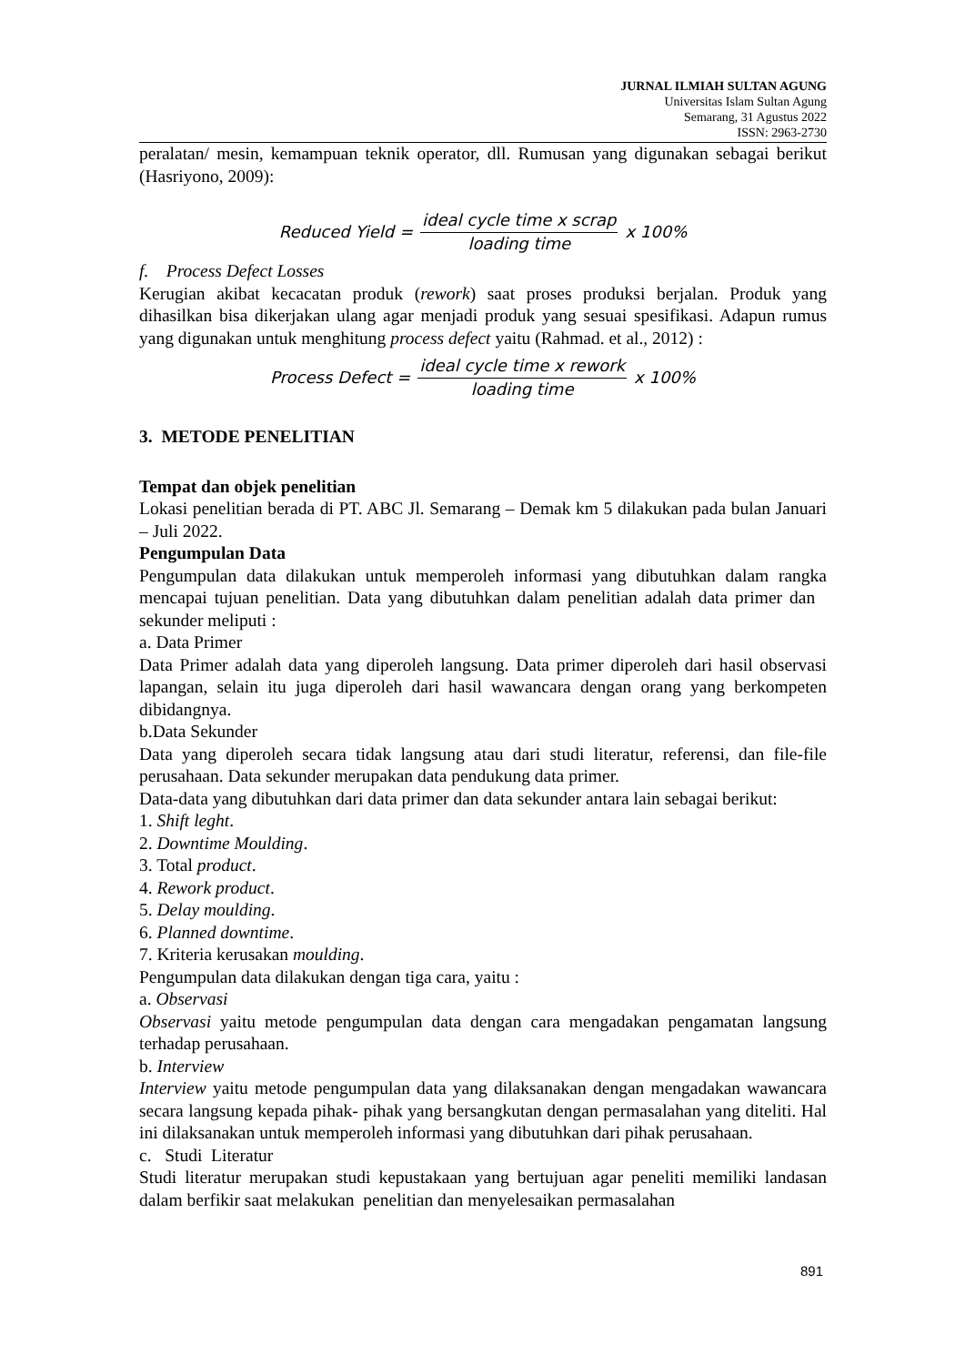JURNAL ILMIAH SULTAN AGUNG
Universitas Islam Sultan Agung
Semarang, 31 Agustus 2022
ISSN: 2963-2730
peralatan/ mesin, kemampuan teknik operator, dll. Rumusan yang digunakan sebagai berikut (Hasriyono, 2009):
Reduced Yield = ideal cycle time x scrap loading time x 100%
f. Process Defect Losses
Kerugian akibat kecacatan produk (rework) saat proses produksi berjalan. Produk yang dihasilkan bisa dikerjakan ulang agar menjadi produk yang sesuai spesifikasi. Adapun rumus yang digunakan untuk menghitung process defect yaitu (Rahmad. et al., 2012) :
Process Defect = ideal cycle time x rework loading time x 100%
3. METODE PENELITIAN
Tempat dan objek penelitian
Lokasi penelitian berada di PT. ABC Jl. Semarang – Demak km 5 dilakukan pada bulan Januari – Juli 2022.
Pengumpulan Data
Pengumpulan data dilakukan untuk memperoleh informasi yang dibutuhkan dalam rangka mencapai tujuan penelitian. Data yang dibutuhkan dalam penelitian adalah data primer dan sekunder meliputi :
a. Data Primer
Data Primer adalah data yang diperoleh langsung. Data primer diperoleh dari hasil observasi lapangan, selain itu juga diperoleh dari hasil wawancara dengan orang yang berkompeten dibidangnya.
b.Data Sekunder
Data yang diperoleh secara tidak langsung atau dari studi literatur, referensi, dan file-file perusahaan. Data sekunder merupakan data pendukung data primer.
Data-data yang dibutuhkan dari data primer dan data sekunder antara lain sebagai berikut:
1. Shift leght.
2. Downtime Moulding.
3. Total product.
4. Rework product.
5. Delay moulding.
6. Planned downtime.
7. Kriteria kerusakan moulding.
Pengumpulan data dilakukan dengan tiga cara, yaitu :
a. Observasi
Observasi yaitu metode pengumpulan data dengan cara mengadakan pengamatan langsung terhadap perusahaan.
b. Interview
Interview yaitu metode pengumpulan data yang dilaksanakan dengan mengadakan wawancara secara langsung kepada pihak- pihak yang bersangkutan dengan permasalahan yang diteliti. Hal ini dilaksanakan untuk memperoleh informasi yang dibutuhkan dari pihak perusahaan.
c. Studi Literatur
Studi literatur merupakan studi kepustakaan yang bertujuan agar peneliti memiliki landasan dalam berfikir saat melakukan penelitian dan menyelesaikan permasalahan
891